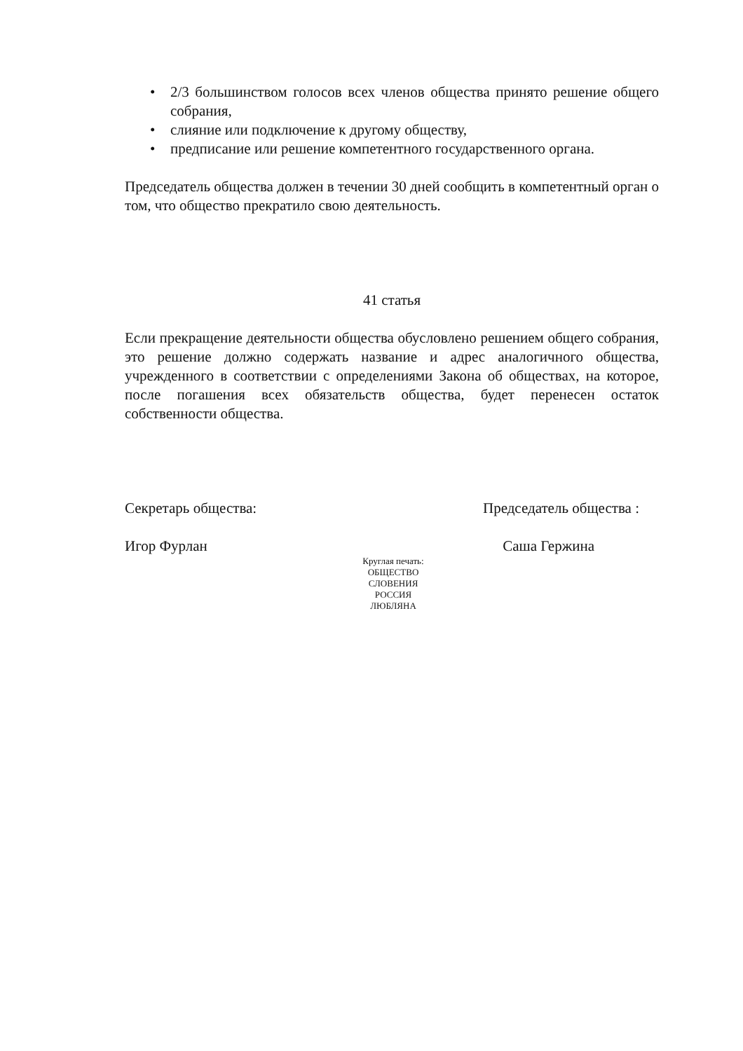• 2/3 большинством голосов всех членов общества принято решение общего собрания,
• слияние или подключение к другому обществу,
• предписание или решение компетентного государственного органа.
Председатель общества должен в течении 30 дней сообщить в компетентный орган о том, что общество прекратило свою деятельность.
41 статья
Если прекращение деятельности общества обусловлено решением общего собрания, это решение должно содержать название и адрес аналогичного общества, учрежденного в соответствии с определениями Закона об обществах, на которое, после погашения всех обязательств общества, будет перенесен остаток собственности общества.
Секретарь общества: Председатель общества :
Игор Фурлан Саша Гержина
Круглая печать:
ОБЩЕСТВО
СЛОВЕНИЯ
РОССИЯ
ЛЮБЛЯНА